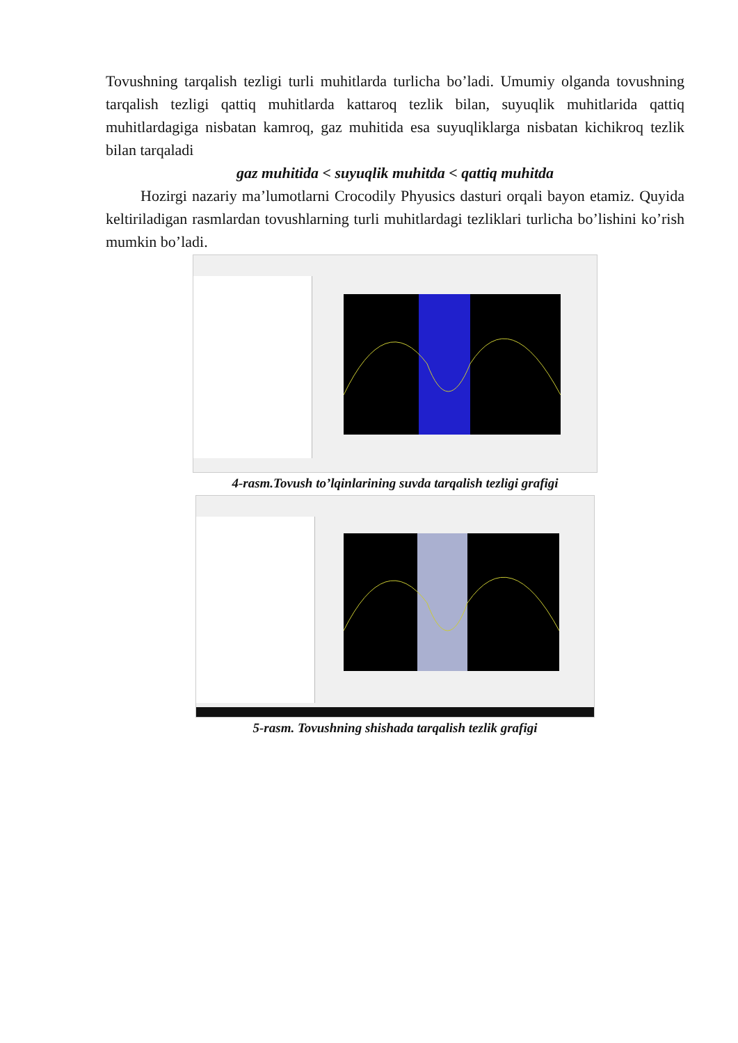Tovushning tarqalish tezligi turli muhitlarda turlicha bo’ladi. Umumiy olganda tovushning tarqalish tezligi qattiq muhitlarda kattaroq tezlik bilan, suyuqlik muhitlarida qattiq muhitlardagiga nisbatan kamroq, gaz muhitida esa suyuqliklarga nisbatan kichikroq tezlik bilan tarqaladi
gaz muhitida < suyuqlik muhitda < qattiq muhitda
Hozirgi nazariy ma’lumotlarni Crocodily Phyusics dasturi orqali bayon etamiz. Quyida keltiriladigan rasmlardan tovushlarning turli muhitlardagi tezliklari turlicha bo’lishini ko’rish mumkin bo’ladi.
4-rasm.Tovush to’lqinlarining suvda tarqalish tezligi grafigi
5-rasm. Tovushning shishada tarqalish tezlik grafigi